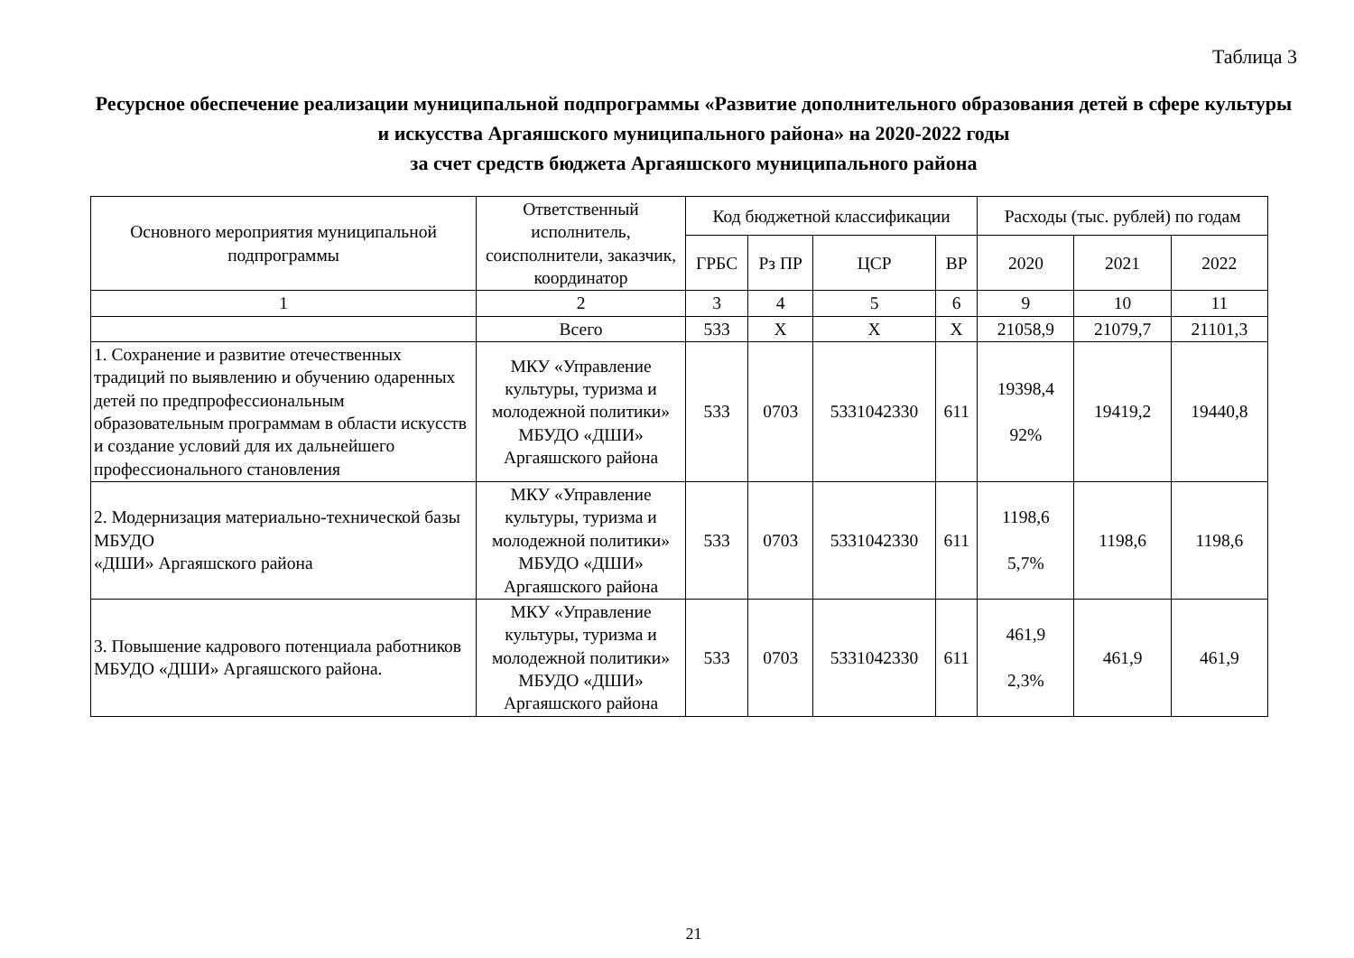Таблица 3
Ресурсное обеспечение реализации муниципальной подпрограммы «Развитие дополнительного образования детей в сфере культуры и искусства Аргаяшского муниципального района» на 2020-2022 годы
за счет средств бюджета Аргаяшского муниципального района
| Основного мероприятия муниципальной подпрограммы | Ответственный исполнитель, соисполнители, заказчик, координатор | Код бюджетной классификации | | | | Расходы (тыс. рублей) по годам | | |
| --- | --- | --- | --- | --- | --- | --- | --- | --- |
| | | ГРБС | Рз ПР | ЦСР | ВР | 2020 | 2021 | 2022 |
| 1 | 2 | 3 | 4 | 5 | 6 | 9 | 10 | 11 |
| | Всего | 533 | Х | Х | Х | 21058,9 | 21079,7 | 21101,3 |
| 1. Сохранение и развитие отечественных традиций по выявлению и обучению одаренных детей по предпрофессиональным образовательным программам в области искусств и создание условий для их дальнейшего профессионального становления | МКУ «Управление культуры, туризма и молодежной политики» МБУДО «ДШИ» Аргаяшского района | 533 | 0703 | 5331042330 | 611 | 19398,4 92% | 19419,2 | 19440,8 |
| 2. Модернизация материально-технической базы МБУДО «ДШИ» Аргаяшского района | МКУ «Управление культуры, туризма и молодежной политики» МБУДО «ДШИ» Аргаяшского района | 533 | 0703 | 5331042330 | 611 | 1198,6 5,7% | 1198,6 | 1198,6 |
| 3. Повышение кадрового потенциала работников МБУДО «ДШИ» Аргаяшского района. | МКУ «Управление культуры, туризма и молодежной политики» МБУДО «ДШИ» Аргаяшского района | 533 | 0703 | 5331042330 | 611 | 461,9 2,3% | 461,9 | 461,9 |
21